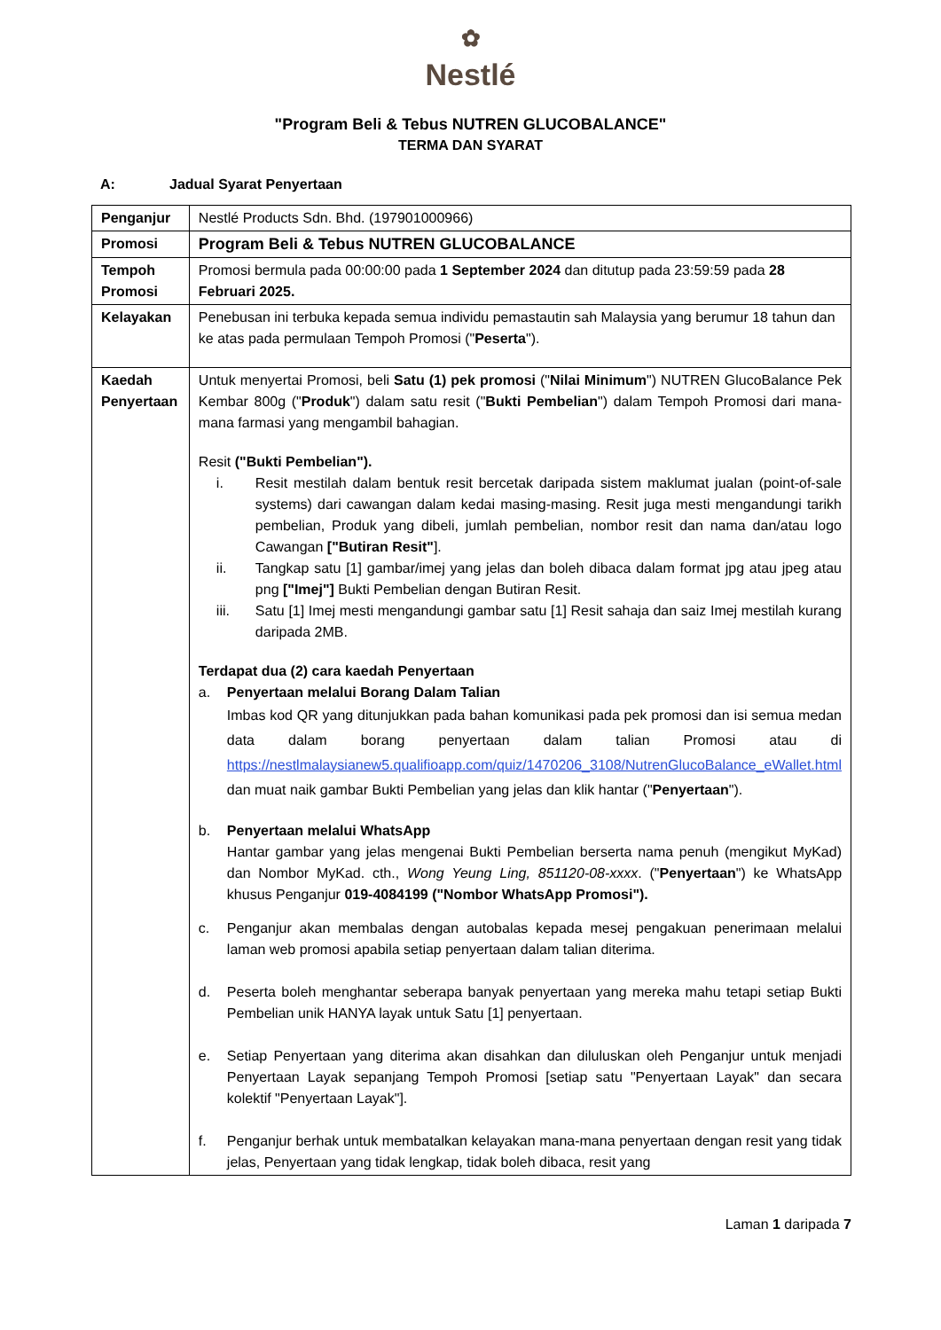✿
Nestlé
"Program Beli & Tebus NUTREN GLUCOBALANCE"
TERMA DAN SYARAT
A: Jadual Syarat Penyertaan
| Penganjur | Nestlé Products Sdn. Bhd. (197901000966) |
| Promosi | Program Beli & Tebus NUTREN GLUCOBALANCE |
| Tempoh Promosi | Promosi bermula pada 00:00:00 pada 1 September 2024 dan ditutup pada 23:59:59 pada 28 Februari 2025. |
| Kelayakan | Penebusan ini terbuka kepada semua individu pemastautin sah Malaysia yang berumur 18 tahun dan ke atas pada permulaan Tempoh Promosi (" Peserta "). |
| Kaedah Penyertaan | Untuk menyertai Promosi, beli Satu (1) pek promosi (" Nilai Minimum ") NUTREN GlucoBalance Pek Kembar 800g (" Produk ") dalam satu resit (" Bukti Pembelian ") dalam Tempoh Promosi dari mana-mana farmasi yang mengambil bahagian. Resit ("Bukti Pembelian"). i. Resit mestilah dalam bentuk resit bercetak daripada sistem maklumat jualan (point-of-sale systems) dari cawangan dalam kedai masing-masing. Resit juga mesti mengandungi tarikh pembelian, Produk yang dibeli, jumlah pembelian, nombor resit dan nama dan/atau logo Cawangan ["Butiran Resit" ]. ii. Tangkap satu [1] gambar/imej yang jelas dan boleh dibaca dalam format jpg atau jpeg atau png ["Imej"] Bukti Pembelian dengan Butiran Resit. iii. Satu [1] Imej mesti mengandungi gambar satu [1] Resit sahaja dan saiz Imej mestilah kurang daripada 2MB. Terdapat dua (2) cara kaedah Penyertaan a. Penyertaan melalui Borang Dalam Talian Imbas kod QR yang ditunjukkan pada bahan komunikasi pada pek promosi dan isi semua medan data dalam borang penyertaan dalam talian Promosi atau di https://nestlmalaysianew5.qualifioapp.com/quiz/1470206_3108/NutrenGlucoBalance_eWallet.html dan muat naik gambar Bukti Pembelian yang jelas dan klik hantar (" Penyertaan "). b. Penyertaan melalui WhatsApp Hantar gambar yang jelas mengenai Bukti Pembelian berserta nama penuh (mengikut MyKad) dan Nombor MyKad. cth., Wong Yeung Ling, 851120-08-xxxx . (" Penyertaan ") ke WhatsApp khusus Penganjur 019-4084199 ("Nombor WhatsApp Promosi"). c. Penganjur akan membalas dengan autobalas kepada mesej pengakuan penerimaan melalui laman web promosi apabila setiap penyertaan dalam talian diterima. d. Peserta boleh menghantar seberapa banyak penyertaan yang mereka mahu tetapi setiap Bukti Pembelian unik HANYA layak untuk Satu [1] penyertaan. e. Setiap Penyertaan yang diterima akan disahkan dan diluluskan oleh Penganjur untuk menjadi Penyertaan Layak sepanjang Tempoh Promosi [setiap satu "Penyertaan Layak" dan secara kolektif "Penyertaan Layak"]. f. Penganjur berhak untuk membatalkan kelayakan mana-mana penyertaan dengan resit yang tidak jelas, Penyertaan yang tidak lengkap, tidak boleh dibaca, resit yang |
Laman 1 daripada 7